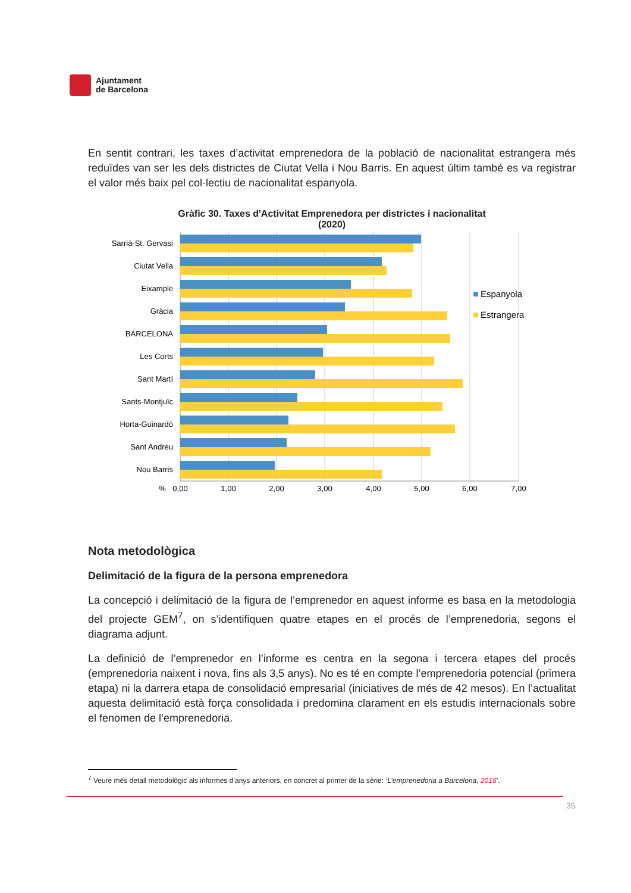Ajuntament
de Barcelona
En sentit contrari, les taxes d’activitat emprenedora de la població de nacionalitat estrangera més reduïdes van ser les dels districtes de Ciutat Vella i Nou Barris. En aquest últim també es va registrar el valor més baix pel col·lectiu de nacionalitat espanyola.
Gràfic 30. Taxes d'Activitat Emprenedora per districtes i nacionalitat
(2020)
Sarrià-St. Gervasi
Ciutat Vella
Eixample
Gràcia
BARCELONA
Les Corts
Sant Martí
Sants-Montjuïc
Horta-Guinardó
Sant Andreu
Nou Barris
%
0,00
1,00
2,00
3,00
4,00
5,00
6,00
7,00
Espanyola
Estrangera
Nota metodològica
Delimitació de la figura de la persona emprenedora
La concepció i delimitació de la figura de l’emprenedor en aquest informe es basa en la metodologia del projecte GEM<sup>7</sup>, on s’identifiquen quatre etapes en el procés de l’emprenedoria, segons el diagrama adjunt.
La definició de l’emprenedor en l’informe es centra en la segona i tercera etapes del procés (emprenedoria naixent i nova, fins als 3,5 anys). No es té en compte l’emprenedoria potencial (primera etapa) ni la darrera etapa de consolidació empresarial (iniciatives de més de 42 mesos). En l’actualitat aquesta delimitació està força consolidada i predomina clarament en els estudis internacionals sobre el fenomen de l’emprenedoria.
<sup>7</sup> Veure més detall metodològic als informes d’anys anteriors, en concret al primer de la sèrie: ‘L’emprenedoria a Barcelona, 2016’.
35